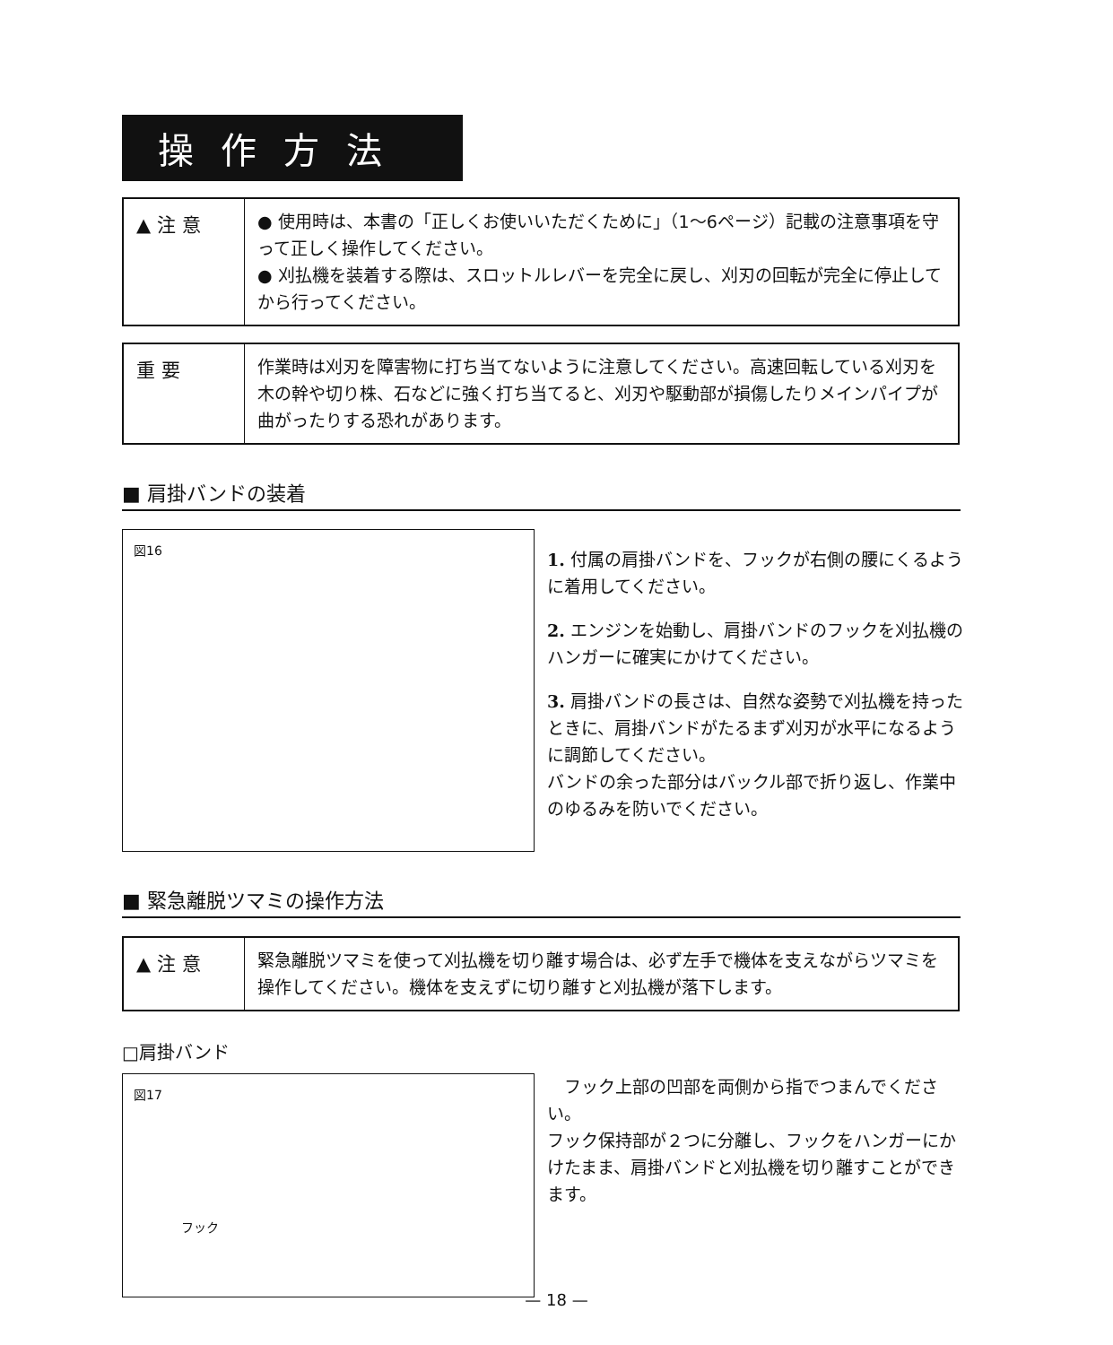操作方法
▲ 注 意
● 使用時は、本書の「正しくお使いいただくために」（1〜6ページ）記載の注意事項を守って正しく操作してください。
● 刈払機を装着する際は、スロットルレバーを完全に戻し、刈刃の回転が完全に停止してから行ってください。
重 要
作業時は刈刃を障害物に打ち当てないように注意してください。高速回転している刈刃を木の幹や切り株、石などに強く打ち当てると、刈刃や駆動部が損傷したりメインパイプが曲がったりする恐れがあります。
■ 肩掛バンドの装着
図16
1. 付属の肩掛バンドを、フックが右側の腰にくるように着用してください。
2. エンジンを始動し、肩掛バンドのフックを刈払機のハンガーに確実にかけてください。
3. 肩掛バンドの長さは、自然な姿勢で刈払機を持ったときに、肩掛バンドがたるまず刈刃が水平になるように調節してください。
バンドの余った部分はバックル部で折り返し、作業中のゆるみを防いでください。
■ 緊急離脱ツマミの操作方法
▲ 注 意
緊急離脱ツマミを使って刈払機を切り離す場合は、必ず左手で機体を支えながらツマミを操作してください。機体を支えずに切り離すと刈払機が落下します。
□肩掛バンド
図17
フック
　フック上部の凹部を両側から指でつまんでください。
フック保持部が２つに分離し、フックをハンガーにかけたまま、肩掛バンドと刈払機を切り離すことができます。
— 18 —